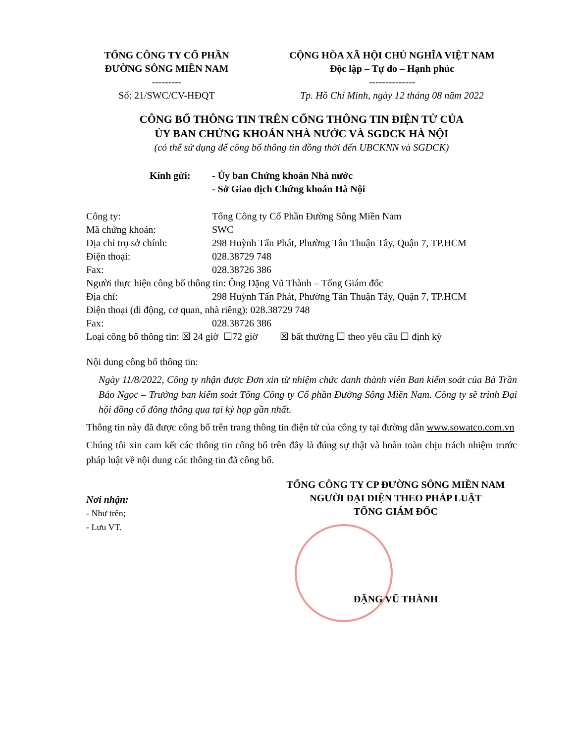TỔNG CÔNG TY CỔ PHẦN
ĐƯỜNG SÔNG MIỀN NAM
---------
Số: 21/SWC/CV-HĐQT
CỘNG HÒA XÃ HỘI CHỦ NGHĨA VIỆT NAM
Độc lập – Tự do – Hạnh phúc
--------------
Tp. Hồ Chí Minh, ngày 12 tháng 08 năm 2022
CÔNG BỐ THÔNG TIN TRÊN CỔNG THÔNG TIN ĐIỆN TỬ CỦA
ỦY BAN CHỨNG KHOÁN NHÀ NƯỚC VÀ SGDCK HÀ NỘI
(có thể sử dụng để công bố thông tin đồng thời đến UBCKNN và SGDCK)
Kính gửi: - Ủy ban Chứng khoán Nhà nước
- Sở Giao dịch Chứng khoán Hà Nội
Công ty: Tổng Công ty Cổ Phần Đường Sông Miền Nam
Mã chứng khoán: SWC
Địa chỉ trụ sở chính: 298 Huỳnh Tấn Phát, Phường Tân Thuận Tây, Quận 7, TP.HCM
Điện thoại: 028.38729 748
Fax: 028.38726 386
Người thực hiện công bố thông tin: Ông Đặng Vũ Thành – Tổng Giám đốc
Địa chỉ: 298 Huỳnh Tấn Phát, Phường Tân Thuận Tây, Quận 7, TP.HCM
Điện thoại (di động, cơ quan, nhà riêng): 028.38729 748
Fax: 028.38726 386
Loại công bố thông tin: ☒ 24 giờ ☐72 giờ ☒ bất thường ☐ theo yêu cầu ☐ định kỳ
Nội dung công bố thông tin:
Ngày 11/8/2022, Công ty nhận được Đơn xin từ nhiệm chức danh thành viên Ban kiểm soát của Bà Trần Bảo Ngọc – Trưởng ban kiểm soát Tổng Công ty Cổ phần Đường Sông Miền Nam. Công ty sẽ trình Đại hội đồng cổ đông thông qua tại kỳ họp gần nhất.
Thông tin này đã được công bố trên trang thông tin điện tử của công ty tại đường dẫn www.sowatco.com.vn
Chúng tôi xin cam kết các thông tin công bố trên đây là đúng sự thật và hoàn toàn chịu trách nhiệm trước pháp luật về nội dung các thông tin đã công bố.
Nơi nhận:
- Như trên;
- Lưu VT.
TỔNG CÔNG TY CP ĐƯỜNG SÔNG MIỀN NAM
NGƯỜI ĐẠI DIỆN THEO PHÁP LUẬT
TỔNG GIÁM ĐỐC
ĐẶNG VŨ THÀNH